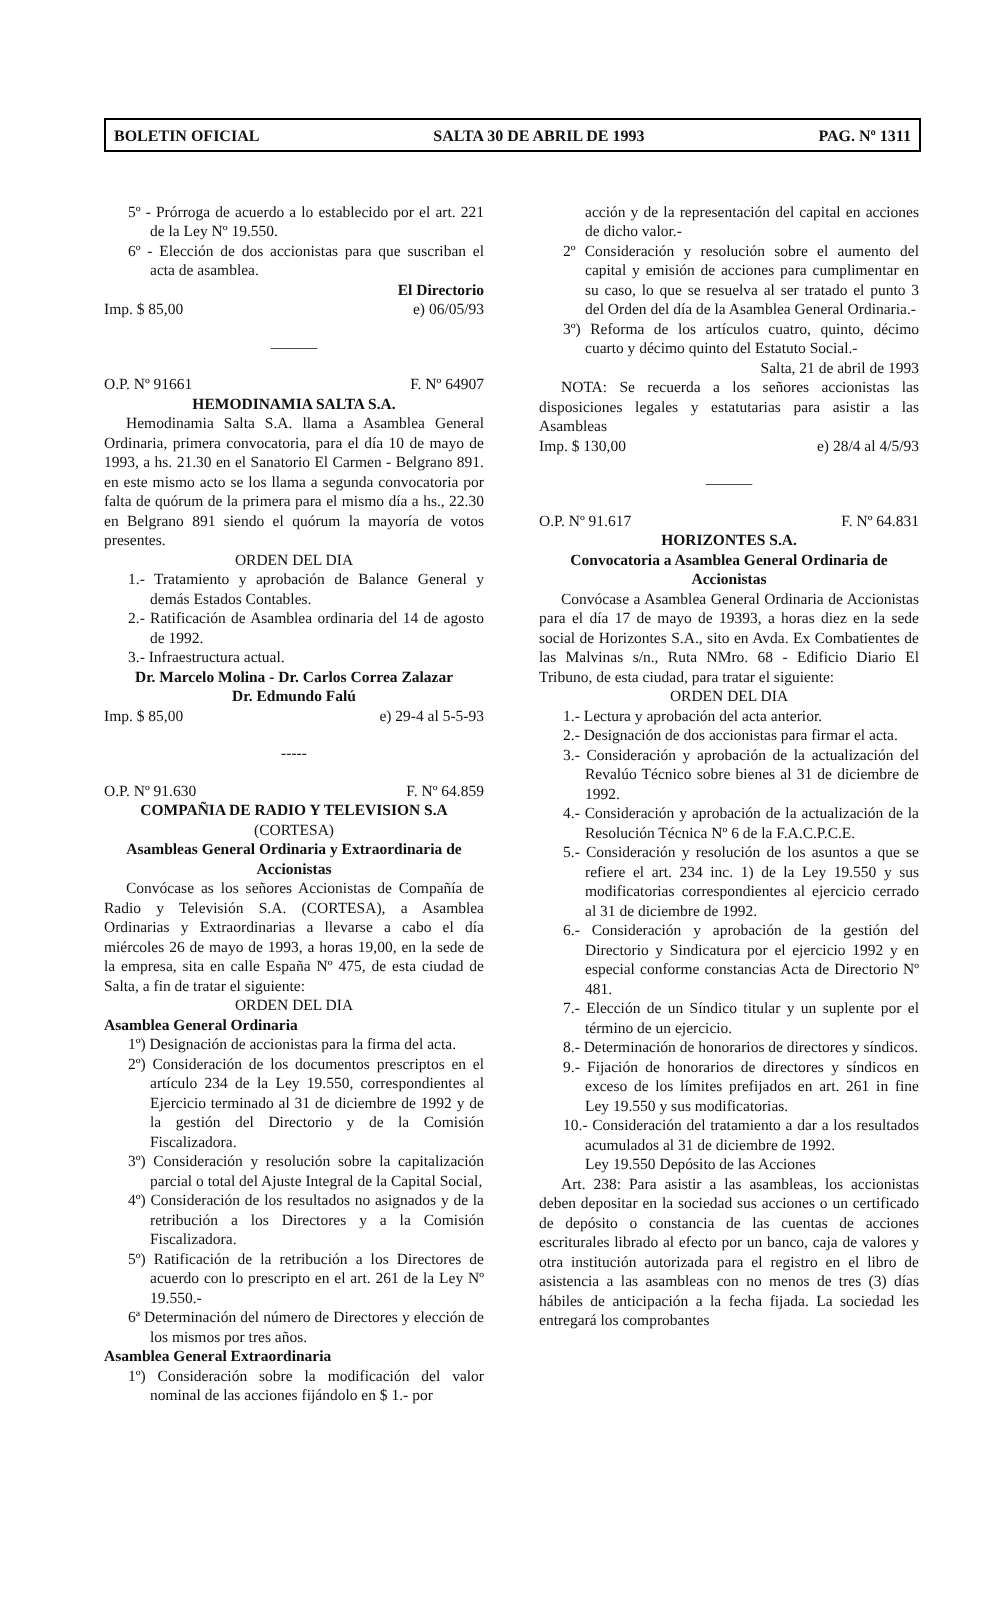BOLETIN OFICIAL SALTA 30 DE ABRIL DE 1993 PAG. Nº 1311
5º - Prórroga de acuerdo a lo establecido por el art. 221 de la Ley Nº 19.550.
6º - Elección de dos accionistas para que suscriban el acta de asamblea.
El Directorio
Imp. $ 85,00 e) 06/05/93
———
O.P. Nº 91661 F. Nº 64907
HEMODINAMIA SALTA S.A.
Hemodinamia Salta S.A. llama a Asamblea General Ordinaria, primera convocatoria, para el día 10 de mayo de 1993, a hs. 21.30 en el Sanatorio El Carmen - Belgrano 891. en este mismo acto se los llama a segunda convocatoria por falta de quórum de la primera para el mismo día a hs., 22.30 en Belgrano 891 siendo el quórum la mayoría de votos presentes.
ORDEN DEL DIA
1.- Tratamiento y aprobación de Balance General y demás Estados Contables.
2.- Ratificación de Asamblea ordinaria del 14 de agosto de 1992.
3.- Infraestructura actual.
Dr. Marcelo Molina - Dr. Carlos Correa Zalazar
Dr. Edmundo Falú
Imp. $ 85,00 e) 29-4 al 5-5-93
-----
O.P. Nº 91.630 F. Nº 64.859
COMPAÑIA DE RADIO Y TELEVISION S.A
(CORTESA)
Asambleas General Ordinaria y Extraordinaria de Accionistas
Convócase as los señores Accionistas de Compañía de Radio y Televisión S.A. (CORTESA), a Asamblea Ordinarias y Extraordinarias a llevarse a cabo el día miércoles 26 de mayo de 1993, a horas 19,00, en la sede de la empresa, sita en calle España Nº 475, de esta ciudad de Salta, a fin de tratar el siguiente:
ORDEN DEL DIA
Asamblea General Ordinaria
1º) Designación de accionistas para la firma del acta.
2º) Consideración de los documentos prescriptos en el artículo 234 de la Ley 19.550, correspondientes al Ejercicio terminado al 31 de diciembre de 1992 y de la gestión del Directorio y de la Comisión Fiscalizadora.
3º) Consideración y resolución sobre la capitalización parcial o total del Ajuste Integral de la Capital Social,
4º) Consideración de los resultados no asignados y de la retribución a los Directores y a la Comisión Fiscalizadora.
5º) Ratificación de la retribución a los Directores de acuerdo con lo prescripto en el art. 261 de la Ley Nº 19.550.-
6ª Determinación del número de Directores y elección de los mismos por tres años.
Asamblea General Extraordinaria
1º) Consideración sobre la modificación del valor nominal de las acciones fijándolo en $ 1.- por
acción y de la representación del capital en acciones de dicho valor.-
2º Consideración y resolución sobre el aumento del capital y emisión de acciones para cumplimentar en su caso, lo que se resuelva al ser tratado el punto 3 del Orden del día de la Asamblea General Ordinaria.-
3º) Reforma de los artículos cuatro, quinto, décimo cuarto y décimo quinto del Estatuto Social.-
Salta, 21 de abril de 1993
NOTA: Se recuerda a los señores accionistas las disposiciones legales y estatutarias para asistir a las Asambleas
Imp. $ 130,00 e) 28/4 al 4/5/93
———
O.P. Nº 91.617 F. Nº 64.831
HORIZONTES S.A.
Convocatoria a Asamblea General Ordinaria de Accionistas
Convócase a Asamblea General Ordinaria de Accionistas para el día 17 de mayo de 19393, a horas diez en la sede social de Horizontes S.A., sito en Avda. Ex Combatientes de las Malvinas s/n., Ruta NMro. 68 - Edificio Diario El Tribuno, de esta ciudad, para tratar el siguiente:
ORDEN DEL DIA
1.- Lectura y aprobación del acta anterior.
2.- Designación de dos accionistas para firmar el acta.
3.- Consideración y aprobación de la actualización del Revalúo Técnico sobre bienes al 31 de diciembre de 1992.
4.- Consideración y aprobación de la actualización de la Resolución Técnica Nº 6 de la F.A.C.P.C.E.
5.- Consideración y resolución de los asuntos a que se refiere el art. 234 inc. 1) de la Ley 19.550 y sus modificatorias correspondientes al ejercicio cerrado al 31 de diciembre de 1992.
6.- Consideración y aprobación de la gestión del Directorio y Sindicatura por el ejercicio 1992 y en especial conforme constancias Acta de Directorio Nº 481.
7.- Elección de un Síndico titular y un suplente por el término de un ejercicio.
8.- Determinación de honorarios de directores y síndicos.
9.- Fijación de honorarios de directores y síndicos en exceso de los límites prefijados en art. 261 in fine Ley 19.550 y sus modificatorias.
10.- Consideración del tratamiento a dar a los resultados acumulados al 31 de diciembre de 1992.
Ley 19.550 Depósito de las Acciones
Art. 238: Para asistir a las asambleas, los accionistas deben depositar en la sociedad sus acciones o un certificado de depósito o constancia de las cuentas de acciones escriturales librado al efecto por un banco, caja de valores y otra institución autorizada para el registro en el libro de asistencia a las asambleas con no menos de tres (3) días hábiles de anticipación a la fecha fijada. La sociedad les entregará los comprobantes